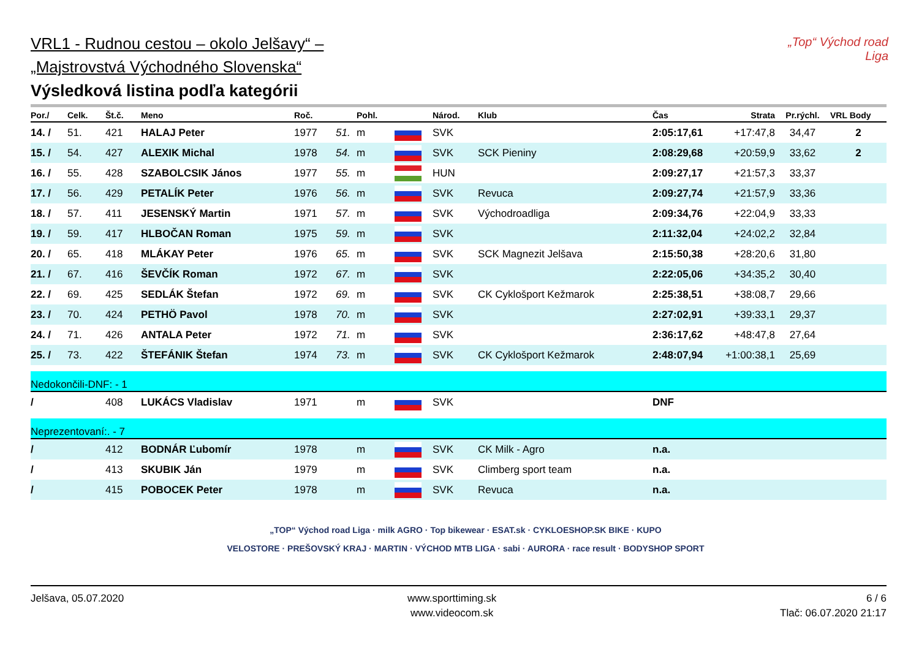VRL1 - Rudnou cestou – okolo Jelšavy“ –
„Majstrovstvá Východného Slovenska“
Výsledková listina podľa kategórii
„Top“ Východ road Liga
| Por./ | Celk. | Št.č. | Meno | Roč. | | Pohl. | | Národ. | Klub | Čas | Strata | Pr.rýchl. | VRL Body |
| --- | --- | --- | --- | --- | --- | --- | --- | --- | --- | --- | --- | --- | --- |
| 14. / | 51. | 421 | HALAJ Peter | 1977 | 51. | m | | SVK | | 2:05:17,61 | +17:47,8 | 34,47 | 2 |
| 15. / | 54. | 427 | ALEXIK Michal | 1978 | 54. | m | | SVK | SCK Pieniny | 2:08:29,68 | +20:59,9 | 33,62 | 2 |
| 16. / | 55. | 428 | SZABOLCSIK János | 1977 | 55. | m | | HUN | | 2:09:27,17 | +21:57,3 | 33,37 | |
| 17. / | 56. | 429 | PETALÍK Peter | 1976 | 56. | m | | SVK | Revuca | 2:09:27,74 | +21:57,9 | 33,36 | |
| 18. / | 57. | 411 | JESENSKÝ Martin | 1971 | 57. | m | | SVK | Východroadliga | 2:09:34,76 | +22:04,9 | 33,33 | |
| 19. / | 59. | 417 | HLBOČAN Roman | 1975 | 59. | m | | SVK | | 2:11:32,04 | +24:02,2 | 32,84 | |
| 20. / | 65. | 418 | MLÁKAY Peter | 1976 | 65. | m | | SVK | SCK Magnezit Jelšava | 2:15:50,38 | +28:20,6 | 31,80 | |
| 21. / | 67. | 416 | ŠEVČÍK Roman | 1972 | 67. | m | | SVK | | 2:22:05,06 | +34:35,2 | 30,40 | |
| 22. / | 69. | 425 | SEDLÁK Štefan | 1972 | 69. | m | | SVK | CK Cyklošport Kežmarok | 2:25:38,51 | +38:08,7 | 29,66 | |
| 23. / | 70. | 424 | PETHÖ Pavol | 1978 | 70. | m | | SVK | | 2:27:02,91 | +39:33,1 | 29,37 | |
| 24. / | 71. | 426 | ANTALA Peter | 1972 | 71. | m | | SVK | | 2:36:17,62 | +48:47,8 | 27,64 | |
| 25. / | 73. | 422 | ŠTEFÁNIK Štefan | 1974 | 73. | m | | SVK | CK Cyklošport Kežmarok | 2:48:07,94 | +1:00:38,1 | 25,69 | |
| Nedokončili-DNF: - 1 | | | | | | | | | | | | | |
| / | | 408 | LUKÁCS Vladislav | 1971 | | m | | SVK | | DNF | | | |
| Neprezentovaní:. - 7 | | | | | | | | | | | | | |
| / | | 412 | BODNÁR Ľubomír | 1978 | | m | | SVK | CK Milk - Agro | n.a. | | | |
| / | | 413 | SKUBIK Ján | 1979 | | m | | SVK | Climberg sport team | n.a. | | | |
| / | | 415 | POBOCEK Peter | 1978 | | m | | SVK | Revuca | n.a. | | | |
„TOP“ Východ road Liga · milk AGRO · Top bikewear · ESAT.sk · CYKLOESHOP.SK BIKE · KUPO
VELOSTORE · PREŠOVSKÝ KRAJ · MARTIN · VÝCHOD MTB LIGA · sabi · AURORA · race result · BODYSHOP SPORT
Jelšava, 05.07.2020 www.sporttiming.sk
www.videocom.sk
6 / 6
Tlač: 06.07.2020 21:17